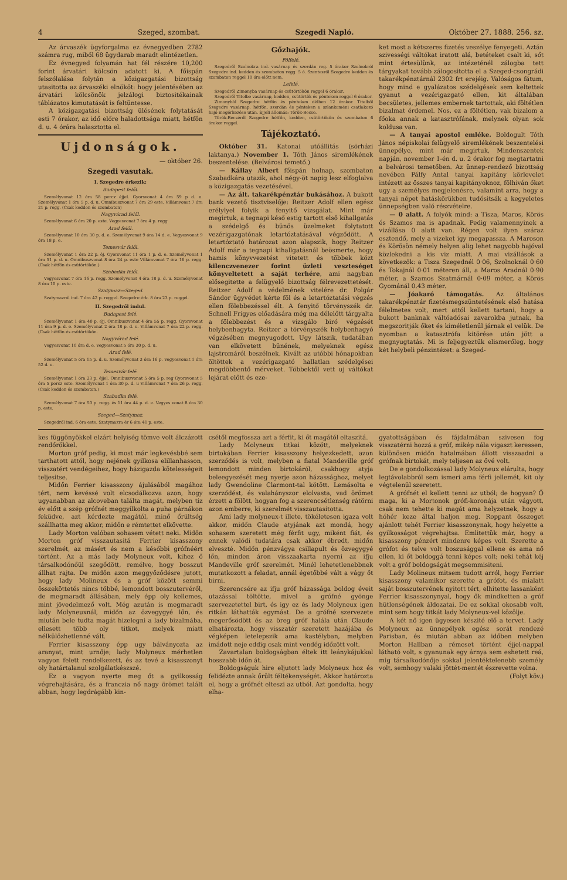4 Szeged, szombat. Szegedi Napló. Október 27. 1888. 256. sz.
Az árvaszék ügyforgalma ez évnegyedben 2782 számra rug, miből 68 ügydarab maradt elintézetlen.
Ez évnegyed folyamán hat fél részére 10,200 forint árvatári kölcsön adatott ki. A főispán felszólalása folytán a közigazgatási bizottság utasitotta az árvaszéki elnököt: hogy jelentésében az árvatári kölcsönök jelzálogi biztositékainak táblázatos kimutatását is feltüntesse.
A közigazgatási bizottság ülésének folytatását esti 7 órakor, az idő előre haladottsága miatt, hétfőn d. u. 4 órára halasztotta el.
Ujdonságok.
— október 26.
Szegedi vasutak.
I. Szegedre érkezik:
Budapest felől.
Személyvonat 12 óra 58 percz éjjel. Gyorsvonat 4 óra 59 p d. u. Személyvonat 1 óra 5 p. d. u. Omnibuszvonat 7 óra 29 este. Villámvonat 7 óra 21 p. regg. (Csak kedden és szombaton)
Nagyvárad felől.
Személyvonat 6 óra 20 p. este. Vegyesvonat 7 óra 4 p. regg
Arad felől.
Személyvonat 10 óra 30 p. d. e. Személyvonat 9 óra 14 d. e. Vegyesvonat 9 óra 18 p. e.
Temesvár felől.
Személyvonat 1 óra 22 p. éj. Gyorsvonat 11 óra 1 p. d. e. Személyvonat 1 óra 51 p. d. u. Omnibuszvonat 8 óra 24 p. este Villámvonat 7 óra 16 p. regg. (Csak hétfőn és csütörtökön.)
Szabadka felől.
Vegyesvonat 7 óra 16 p. regg. Személyvonat 4 óra 18 p. d. u. Személyvonat 8 óra 10 p. este.
Szatymaz—Szeged.
Szatymazról ind. 7 óra 42 p. reggel. Szegedre érk. 8 óra 23 p. reggel.
II. Szegedről indul.
Budapest felé.
Személyvonat 1 óra 40 p. éjj. Omnibuszvonat 4 óra 55 p. regg. Gyorsvonat 11 óra 9 p. d. e. Személyvonat 2 óra 18 p. d. u. Villámvonat 7 óra 22 p. regg. (Csak hétfőn és csütörtökön.
Nagyvárad felé.
Vegyesvonat 10 óra d. e. Vegyesvonat 5 óra 30 p. d. u.
Arad felé.
Személyvonat 5 óra 15 p. d. u. Személyvonat 3 óra 16 p. Vegyesvonat 1 óra 52 d. u.
Temesvár felé.
Személyvonat 1 óra 23 p. éjjel. Omnibuszvonat 5 óra 5 p. reg Gyorsvonat 5 óra 5 percz este. Személyvonat 1 óra 30 p. d. u Villámvonat 7 óra 26 p. regg. (Csak kedden és szombaton.)
Szabadka felé.
Személyvonat 7 óra 50 p. regg. és 11 óra 44 p. d. e. Vegyes vonat 8 óra 30 p. este.
Szeged—Szatymaz.
Szegedről ind. 6 óra este. Szatymazra ér 6 óra 41 p. este.
Gőzhajók.
Fölfelé.
Szegedről Szolnokra ind. vasárnap és szerdán reg. 5 órakor Szolnokról Szegedre ind. kedden és szombaton regg. 5 ó. Szentesről Szegedre kedden és szombaton reggel 10 óra előtt nem.
Lefelé.
Szegedről Zimonyba vasárnap és csütörtökön reggel 6 órakor.
Szegedről Titelbe vasárnap, kedden, csütörtök és pénteken reggel 6 órakor.
Zimonyból Szegedre hétfőn és pénteken délben 12 órakor. Titelből Szegedre vasárnap, hétfőn, szerdán és pénteken a szlankaméni csatlakozó hajó megérkezése után. Éjjeli állomás: Török-Becse.
Török-Becséről Szegedre hétfőn, kedden, csütörtökön és szombaton 6 órakor reggel.
Tájékoztató.
Október 31. Katonai utóállitás (sörházi laktanya.) November 1. Tóth János siremlékének beszentelése. (Belvárosi temető.)
— Kállay Albert főispán holnap, szombaton Szabadkára utazik, ahol négy-öt napig lesz elfoglalva a közigazgatás vezetésével.
— Az ált. takarékpénztár bukásához. A bukott bank vezető tisztviselője: Reitzer Adolf ellen egész erélylyel folyik a fenyitő vizsgálat. Mint már megirtuk, a tegnapi késő estig tartott első kihallgatás a szédelgő és bünös üzelmeket folytatott vezérigazgatónak letartóztatásával végződött. A letartóztató határozat azon alapszik, hogy Reitzer Adolf már a tegnapi kihallgatásnál beösmerte, hogy hamis könyvvezetést vitetett és többek közt kilenczvenezer forint üzleti veszteséget könyveltetett a saját terhére, ami nagyban elősegitette a felügyelő bizottság félrevezettetését. Reitzer Adolf a védelmének vitelére dr. Polgár Sándor ügyvédet kérte föl és a letartóztatási végzés ellen fölebbezéssel élt. A fenyitő törvényszék dr. Schnell Frigyes előadására még ma délelőtt tárgyalta a fölebbezést és a vizsgálo biró végzését helybenhagyta. Reitzer a törvényszék helybenhagyó végzésében megnyugodott. Ugy látszik, tudatában van elkövetett bünének, melyeknek egész lajstromáról beszélnek. Kivált az utóbbi hónapokban öltöttek a vezérigazgató hallatlan szédelgései megdöbbentő mérveket. Többektől vett uj váltókat lejárat előtt és eze-
ket most a kétszeres fizetés veszélye fenyegeti. Aztán szivességi váltókat iratott alá, betéteket csalt ki, sőt mint értesülünk, az intézeténél zálogba tett tárgyakat tovább zálogositotta el a Szeged-csongrádi takarékpénztárnál 2302 frt erejéig. Valóságos fátum, hogy mind e gyalázatos szédelgések sem keltettek gyanut a vezérigazgató ellen, kit általában becsületes, jellemes embernek tartottak, aki föltétlen bizalmat érdemel. Nos, ez a föltétlen, vak bizalom a főoka annak a katasztrófának, melynek olyan sok koldusa van.
— A tanyai apostol emléke. Boldogult Tóth János népiskolai felügyelő siremlékének beszentelési ünnepélye, mint már megirtuk, Mindenszentek napján, november 1-én d. u. 2 órakor fog megtartatni a belvárosi temetőben. Az ünnep-rendező bizottság nevében Pálfy Antal tanyai kapitány körlevelet intézett az összes tanyai kapitányoknoz, fölhiván őket ugy a személyes megjelenésre, valamint arra, hogy a tanyai népet hatáskörükben tudósitsák a kegyeletes ünnepségben való részvételre.
— 0 alatt. A folyók mind: a Tisza, Maros, Körös és Szamos ma is apadnak. Pedig valamennyinek a vizállása 0 alatt van. Régen volt ilyen száraz esztendő, mely a vizeket igy megapassza. A Maroson és Körösön némely helyen alig lehet nagyobb hajóval közlekedni a kis viz miatt. A mai vizállások a következők: a Tisza Szegednél 0·06, Szolnoknál 0·60 és Tokajnál 0·01 méteren áll, a Maros Aradnál 0·90 méter, a Szamos Szatmárnál 0·09 méter, a Körös Gyománál 0.43 méter.
— Jóakaró támogatás. Az általános takarékpénztár fizetésmegszüntetésének első hatása félelmetes volt, mert attól kellett tartani, hogy a bukott banknak váltóadósai zavarokba jutnak, ha megszoritják őket és kiméletlenül járnak el velük. De nyomban a katasztrófa kitörése után jött a megnyugtatás. Mi is feljegyeztük elismerőleg, hogy két helybeli pénzintézet: a Szeged-
kes függönyökkel elzárt helyiség tömve volt álczázott rendőrökkel.
Morton gróf pedig, ki most már legkevésbbé sem tarthatott attól, hogy nejének gyilkosa elillanhasson, visszatért vendégeihez, hogy házigazda kötelességeit teljesitse.
Midőn Ferrier kisasszony ájulásából magához tért, nem kevéssé volt elcsodálkozva azon, hogy ugyanabban az alcoveban találta magát, melyben tiz év előtt a szép grófnét meggyilkolta a puha párnákon feküdve, azt kérdezte magától, minő őrültség szállhatta meg akkor, midőn e rémtettet elkövette.
Lady Morton valóban sohasem vétett neki. Midőn Morton gróf visszautasitá Ferrier kisasszony szerelmét, az másért és nem a későbbi grófnéért történt. Az a más lady Molyneux volt, kihez ő társalkodónőül szegődött, remélve, hogy bosszut állhat rajta. De midőn azon meggyőződésre jutott, hogy lady Molineux és a gróf között semmi összeköttetés nincs többé, lemondott bosszutervéről, de megmaradt állásában, mely épp oly kellemes, mint jövedelmező volt. Még azután is megmaradt lady Molyneuxnál, midőn az özvegygyé lőn, és miután bele tudta magát hizelegni a lady bizalmába, ellesett több oly titkot, melyek miatt nélkülözhetlenné vált.
Ferrier kisasszony épp ugy bálványozta az aranyat, mint urnője; lady Molyneux mérhetlen vagyon felett rendelkezett, és az tevé a kisasszonyt oly határtalanul szolgálatkészszé.
Ez a vagyon nyerte meg őt a gyilkosság végrehajtására, és a franczia nő nagy örömet talált abban, hogy legdrágább kin-
csétől megfossza azt a férfit, ki őt magától eltaszitá.
Lady Molyneux titkai között, melyeknek birtokában Ferrier kisasszony helyezkedett, azon szerződés is volt, melyben a fiatal Mandeville gróf lemondott minden birtokáról, csakhogy atyja beleegyezését meg nyerje azon házassághoz, melyet lady Gwendoline Clarmont-tal kötött. Lemásolta e szerződést, és valahányszor elolvasta, vad örömet érzett a fölött, hogyan fog a szerencsétlenség rátörni azon emberre, ki szerelmét visszautasitotta.
Ami lady molyneux-t illete, tökéletesen igaza volt akkor, midőn Claude atyjának azt mondá, hogy sohasem szeretett még férfit ugy, miként fiát, és ennek valódi tudatára csak akkor ébredt, midőn elveszté. Midőn pénzvágya csillapult és özvegygyé lőn, minden áron visszaakarta nyerni az ifju Mandeville gróf szerelmét. Minél lehetetlenebbnek mutatkozott a feladat, annál égetőbbé vált a vágy őt birni.
Szerencsére az ifju gróf házassága boldog éveit utazással töltötte, mivel a grófné gyönge szervezetettel birt, és igy ez és lady Molyneux igen ritkán láthatták egymást. De a grófné szervezete megerősödött és az öreg gróf halála után Claude elhatározta, hogy visszatér szeretett hazájába és végképen letelepszik ama kastélyban, melyben imádott neje eddig csak mint vendég időzött volt.
Zavartalan boldogságban éltek itt leánykájukkal hosszabb időn át.
Boldogságuk hire eljutott lady Molyneux hoz és felidézte annak őrült féltékenységét. Akkor határozta el, hogy a grófnét elteszi az utból. Azt gondolta, hogy elha-
gyatottságában és fájdalmában szivesen fog visszatérni hozzá a gróf, mikép nála vigaszt keressen, különösen midőn hatalmában állott visszaadni a grófnak birtokát, mely teljesen az övé volt.
De e gondolkozással lady Molyneux elárulta, hogy legtávolabbról sem ismeri ama férfi jellemét, kit oly végtelenül szeretett.
A grófnét el kellett tenni az utból; de hogyan? Ő maga, ki a Mortonok grófi-koronája után vágyott, csak nem tehette ki magát ama helyzetnek, hogy a hóhér keze által haljon meg. Roppant összeget ajánlott tehét Ferrier kisasszonynak, hogy helyette a gyilkosságot végrehajtsa. Emlitettük már, hogy a kisasszony pénzért mindenre képes volt. Szerette a grófot és telve volt boszusággal ellene és ama nő ellen, ki őt boldoggá tenni képes volt; neki tehát kéj volt a gróf boldogságát megsemmisiteni.
Lady Molineux mitsem tudott arról, hogy Ferrier kisasszony valamikor szerette a grófot, és mialatt saját bosszutervének nyitott tért, elhitette lassanként Ferrier kisasszonynyal, hogy ők mindketten a gróf hütlenségének áldozatai. De ez sokkal okosabb volt, mint sem hogy titkát lady Molyneux-vel közölje.
A két nő igen ügyesen készité elő a tervet. Lady Molyneux az ünnepélyek egész sorát rendezé Parisban, és miután abban az időben melyben Morton Hallban a rémeset történt éjjel-nappal látható volt, s gyanunak egy árnya sem eshetett reá, mig társalkodónője sokkal jelentéktelenebb személy volt, semhogy valaki jöttét-mentét észrevette volna. (Folyt köv.)